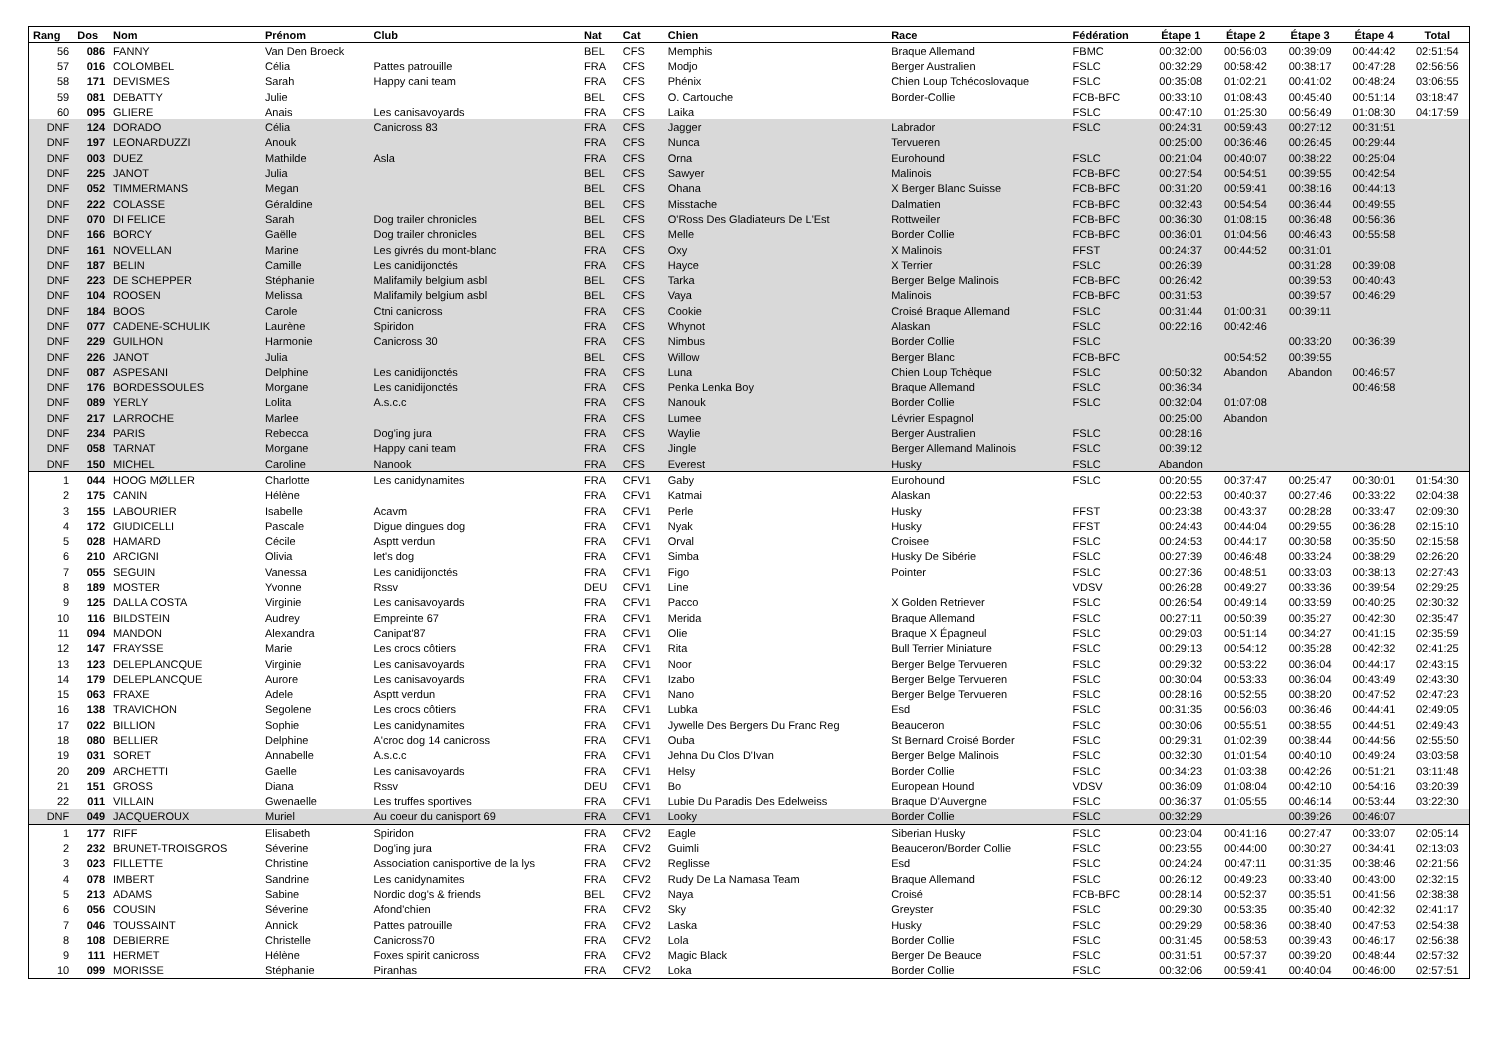| Rang | Dos | Nom | Prénom | Club | Nat | Cat | Chien | Race | Fédération | Étape 1 | Étape 2 | Étape 3 | Étape 4 | Total |
| --- | --- | --- | --- | --- | --- | --- | --- | --- | --- | --- | --- | --- | --- | --- |
| 56 | 086 | FANNY | Van Den Broeck | | BEL | CFS | Memphis | Braque Allemand | FBMC | 00:32:00 | 00:56:03 | 00:39:09 | 00:44:42 | 02:51:54 |
| 57 | 016 | COLOMBEL | Célia | Pattes patrouille | FRA | CFS | Modjo | Berger Australien | FSLC | 00:32:29 | 00:58:42 | 00:38:17 | 00:47:28 | 02:56:56 |
| 58 | 171 | DEVISMES | Sarah | Happy cani team | FRA | CFS | Phénix | Chien Loup Tchécoslovaque | FSLC | 00:35:08 | 01:02:21 | 00:41:02 | 00:48:24 | 03:06:55 |
| 59 | 081 | DEBATTY | Julie | | BEL | CFS | O. Cartouche | Border-Collie | FCB-BFC | 00:33:10 | 01:08:43 | 00:45:40 | 00:51:14 | 03:18:47 |
| 60 | 095 | GLIERE | Anais | Les canisavoyards | FRA | CFS | Laika | | FSLC | 00:47:10 | 01:25:30 | 00:56:49 | 01:08:30 | 04:17:59 |
| DNF | 124 | DORADO | Célia | Canicross 83 | FRA | CFS | Jagger | Labrador | FSLC | 00:24:31 | 00:59:43 | 00:27:12 | 00:31:51 | |
| DNF | 197 | LEONARDUZZI | Anouk | | FRA | CFS | Nunca | Tervueren | | 00:25:00 | 00:36:46 | 00:26:45 | 00:29:44 | |
| DNF | 003 | DUEZ | Mathilde | Asla | FRA | CFS | Orna | Eurohound | FSLC | 00:21:04 | 00:40:07 | 00:38:22 | 00:25:04 | |
| DNF | 225 | JANOT | Julia | | BEL | CFS | Sawyer | Malinois | FCB-BFC | 00:27:54 | 00:54:51 | 00:39:55 | 00:42:54 | |
| DNF | 052 | TIMMERMANS | Megan | | BEL | CFS | Ohana | X Berger Blanc Suisse | FCB-BFC | 00:31:20 | 00:59:41 | 00:38:16 | 00:44:13 | |
| DNF | 222 | COLASSE | Géraldine | | BEL | CFS | Misstache | Dalmatien | FCB-BFC | 00:32:43 | 00:54:54 | 00:36:44 | 00:49:55 | |
| DNF | 070 | DI FELICE | Sarah | Dog trailer chronicles | BEL | CFS | O'Ross Des Gladiateurs De L'Est | Rottweiler | FCB-BFC | 00:36:30 | 01:08:15 | 00:36:48 | 00:56:36 | |
| DNF | 166 | BORCY | Gaëlle | Dog trailer chronicles | BEL | CFS | Melle | Border Collie | FCB-BFC | 00:36:01 | 01:04:56 | 00:46:43 | 00:55:58 | |
| DNF | 161 | NOVELLAN | Marine | Les givrés du mont-blanc | FRA | CFS | Oxy | X Malinois | FFST | 00:24:37 | 00:44:52 | 00:31:01 | | |
| DNF | 187 | BELIN | Camille | Les canidijonctés | FRA | CFS | Hayce | X Terrier | FSLC | 00:26:39 | | 00:31:28 | 00:39:08 | |
| DNF | 223 | DE SCHEPPER | Stéphanie | Malifamily belgium asbl | BEL | CFS | Tarka | Berger Belge Malinois | FCB-BFC | 00:26:42 | | 00:39:53 | 00:40:43 | |
| DNF | 104 | ROOSEN | Melissa | Malifamily belgium asbl | BEL | CFS | Vaya | Malinois | FCB-BFC | 00:31:53 | | 00:39:57 | 00:46:29 | |
| DNF | 184 | BOOS | Carole | Ctni canicross | FRA | CFS | Cookie | Croisé Braque Allemand | FSLC | 00:31:44 | 01:00:31 | 00:39:11 | | |
| DNF | 077 | CADENE-SCHULIK | Laurène | Spiridon | FRA | CFS | Whynot | Alaskan | FSLC | 00:22:16 | 00:42:46 | | | |
| DNF | 229 | GUILHON | Harmonie | Canicross 30 | FRA | CFS | Nimbus | Border Collie | FSLC | | | 00:33:20 | 00:36:39 | |
| DNF | 226 | JANOT | Julia | | BEL | CFS | Willow | Berger Blanc | FCB-BFC | | 00:54:52 | 00:39:55 | | |
| DNF | 087 | ASPESANI | Delphine | Les canidijonctés | FRA | CFS | Luna | Chien Loup Tchèque | FSLC | 00:50:32 | Abandon | Abandon | 00:46:57 | |
| DNF | 176 | BORDESSOULES | Morgane | Les canidijonctés | FRA | CFS | Penka Lenka Boy | Braque Allemand | FSLC | 00:36:34 | | | 00:46:58 | |
| DNF | 089 | YERLY | Lolita | A.s.c.c | FRA | CFS | Nanouk | Border Collie | FSLC | 00:32:04 | 01:07:08 | | | |
| DNF | 217 | LARROCHE | Marlee | | FRA | CFS | Lumee | Lévrier Espagnol | | 00:25:00 | Abandon | | | |
| DNF | 234 | PARIS | Rebecca | Dog'ing jura | FRA | CFS | Waylie | Berger Australien | FSLC | 00:28:16 | | | | |
| DNF | 058 | TARNAT | Morgane | Happy cani team | FRA | CFS | Jingle | Berger Allemand Malinois | FSLC | 00:39:12 | | | | |
| DNF | 150 | MICHEL | Caroline | Nanook | FRA | CFS | Everest | Husky | FSLC | Abandon | | | | |
| 1 | 044 | HOOG MØLLER | Charlotte | Les canidynamites | FRA | CFV1 | Gaby | Eurohound | FSLC | 00:20:55 | 00:37:47 | 00:25:47 | 00:30:01 | 01:54:30 |
| 2 | 175 | CANIN | Hélène | | FRA | CFV1 | Katmai | Alaskan | | 00:22:53 | 00:40:37 | 00:27:46 | 00:33:22 | 02:04:38 |
| 3 | 155 | LABOURIER | Isabelle | Acavm | FRA | CFV1 | Perle | Husky | FFST | 00:23:38 | 00:43:37 | 00:28:28 | 00:33:47 | 02:09:30 |
| 4 | 172 | GIUDICELLI | Pascale | Digue dingues dog | FRA | CFV1 | Nyak | Husky | FFST | 00:24:43 | 00:44:04 | 00:29:55 | 00:36:28 | 02:15:10 |
| 5 | 028 | HAMARD | Cécile | Asptt verdun | FRA | CFV1 | Orval | Croisee | FSLC | 00:24:53 | 00:44:17 | 00:30:58 | 00:35:50 | 02:15:58 |
| 6 | 210 | ARCIGNI | Olivia | let's dog | FRA | CFV1 | Simba | Husky De Sibérie | FSLC | 00:27:39 | 00:46:48 | 00:33:24 | 00:38:29 | 02:26:20 |
| 7 | 055 | SEGUIN | Vanessa | Les canidijonctés | FRA | CFV1 | Figo | Pointer | FSLC | 00:27:36 | 00:48:51 | 00:33:03 | 00:38:13 | 02:27:43 |
| 8 | 189 | MOSTER | Yvonne | Rssv | DEU | CFV1 | Line | | VDSV | 00:26:28 | 00:49:27 | 00:33:36 | 00:39:54 | 02:29:25 |
| 9 | 125 | DALLA COSTA | Virginie | Les canisavoyards | FRA | CFV1 | Pacco | X Golden Retriever | FSLC | 00:26:54 | 00:49:14 | 00:33:59 | 00:40:25 | 02:30:32 |
| 10 | 116 | BILDSTEIN | Audrey | Empreinte 67 | FRA | CFV1 | Merida | Braque Allemand | FSLC | 00:27:11 | 00:50:39 | 00:35:27 | 00:42:30 | 02:35:47 |
| 11 | 094 | MANDON | Alexandra | Canipat'87 | FRA | CFV1 | Olie | Braque X Épagneul | FSLC | 00:29:03 | 00:51:14 | 00:34:27 | 00:41:15 | 02:35:59 |
| 12 | 147 | FRAYSSE | Marie | Les crocs côtiers | FRA | CFV1 | Rita | Bull Terrier Miniature | FSLC | 00:29:13 | 00:54:12 | 00:35:28 | 00:42:32 | 02:41:25 |
| 13 | 123 | DELEPLANCQUE | Virginie | Les canisavoyards | FRA | CFV1 | Noor | Berger Belge Tervueren | FSLC | 00:29:32 | 00:53:22 | 00:36:04 | 00:44:17 | 02:43:15 |
| 14 | 179 | DELEPLANCQUE | Aurore | Les canisavoyards | FRA | CFV1 | Izabo | Berger Belge Tervueren | FSLC | 00:30:04 | 00:53:33 | 00:36:04 | 00:43:49 | 02:43:30 |
| 15 | 063 | FRAXE | Adele | Asptt verdun | FRA | CFV1 | Nano | Berger Belge Tervueren | FSLC | 00:28:16 | 00:52:55 | 00:38:20 | 00:47:52 | 02:47:23 |
| 16 | 138 | TRAVICHON | Segolene | Les crocs côtiers | FRA | CFV1 | Lubka | Esd | FSLC | 00:31:35 | 00:56:03 | 00:36:46 | 00:44:41 | 02:49:05 |
| 17 | 022 | BILLION | Sophie | Les canidynamites | FRA | CFV1 | Jywelle Des Bergers Du Franc Reg | Beauceron | FSLC | 00:30:06 | 00:55:51 | 00:38:55 | 00:44:51 | 02:49:43 |
| 18 | 080 | BELLIER | Delphine | A'croc dog 14 canicross | FRA | CFV1 | Ouba | St Bernard Croisé Border | FSLC | 00:29:31 | 01:02:39 | 00:38:44 | 00:44:56 | 02:55:50 |
| 19 | 031 | SORET | Annabelle | A.s.c.c | FRA | CFV1 | Jehna Du Clos D'Ivan | Berger Belge Malinois | FSLC | 00:32:30 | 01:01:54 | 00:40:10 | 00:49:24 | 03:03:58 |
| 20 | 209 | ARCHETTI | Gaelle | Les canisavoyards | FRA | CFV1 | Helsy | Border Collie | FSLC | 00:34:23 | 01:03:38 | 00:42:26 | 00:51:21 | 03:11:48 |
| 21 | 151 | GROSS | Diana | Rssv | DEU | CFV1 | Bo | European Hound | VDSV | 00:36:09 | 01:08:04 | 00:42:10 | 00:54:16 | 03:20:39 |
| 22 | 011 | VILLAIN | Gwenaelle | Les truffes sportives | FRA | CFV1 | Lubie Du Paradis Des Edelweiss | Braque D'Auvergne | FSLC | 00:36:37 | 01:05:55 | 00:46:14 | 00:53:44 | 03:22:30 |
| DNF | 049 | JACQUEROUX | Muriel | Au coeur du canisport 69 | FRA | CFV1 | Looky | Border Collie | FSLC | 00:32:29 | | 00:39:26 | 00:46:07 | |
| 1 | 177 | RIFF | Elisabeth | Spiridon | FRA | CFV2 | Eagle | Siberian Husky | FSLC | 00:23:04 | 00:41:16 | 00:27:47 | 00:33:07 | 02:05:14 |
| 2 | 232 | BRUNET-TROISGROS | Séverine | Dog'ing jura | FRA | CFV2 | Guimli | Beauceron/Border Collie | FSLC | 00:23:55 | 00:44:00 | 00:30:27 | 00:34:41 | 02:13:03 |
| 3 | 023 | FILLETTE | Christine | Association canisportive de la lys | FRA | CFV2 | Reglisse | Esd | FSLC | 00:24:24 | 00:47:11 | 00:31:35 | 00:38:46 | 02:21:56 |
| 4 | 078 | IMBERT | Sandrine | Les canidynamites | FRA | CFV2 | Rudy De La Namasa Team | Braque Allemand | FSLC | 00:26:12 | 00:49:23 | 00:33:40 | 00:43:00 | 02:32:15 |
| 5 | 213 | ADAMS | Sabine | Nordic dog's & friends | BEL | CFV2 | Naya | Croisé | FCB-BFC | 00:28:14 | 00:52:37 | 00:35:51 | 00:41:56 | 02:38:38 |
| 6 | 056 | COUSIN | Séverine | Afond'chien | FRA | CFV2 | Sky | Greyster | FSLC | 00:29:30 | 00:53:35 | 00:35:40 | 00:42:32 | 02:41:17 |
| 7 | 046 | TOUSSAINT | Annick | Pattes patrouille | FRA | CFV2 | Laska | Husky | FSLC | 00:29:29 | 00:58:36 | 00:38:40 | 00:47:53 | 02:54:38 |
| 8 | 108 | DEBIERRE | Christelle | Canicross70 | FRA | CFV2 | Lola | Border Collie | FSLC | 00:31:45 | 00:58:53 | 00:39:43 | 00:46:17 | 02:56:38 |
| 9 | 111 | HERMET | Hélène | Foxes spirit canicross | FRA | CFV2 | Magic Black | Berger De Beauce | FSLC | 00:31:51 | 00:57:37 | 00:39:20 | 00:48:44 | 02:57:32 |
| 10 | 099 | MORISSE | Stéphanie | Piranhas | FRA | CFV2 | Loka | Border Collie | FSLC | 00:32:06 | 00:59:41 | 00:40:04 | 00:46:00 | 02:57:51 |